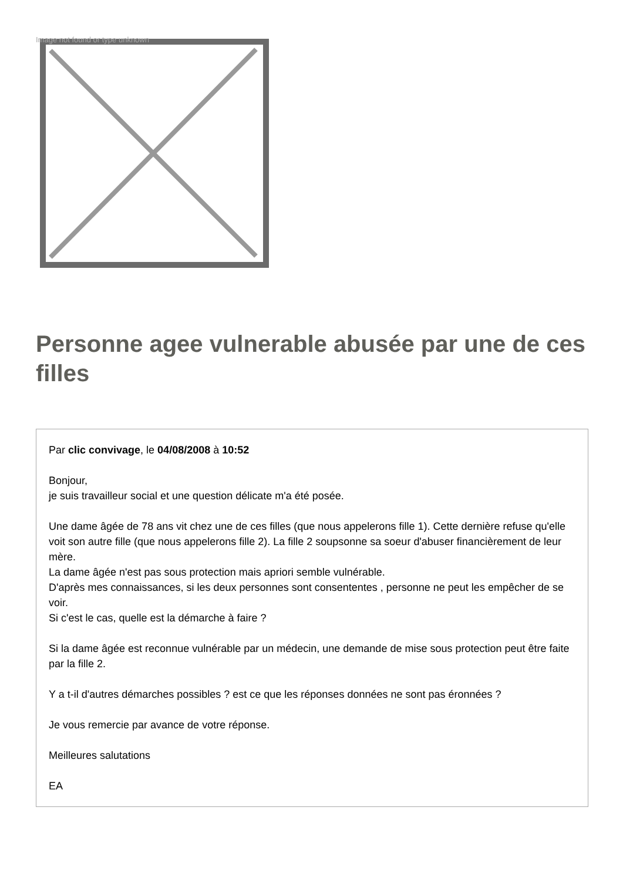Image not found or type unknown
Personne agee vulnerable abusée par une de ces filles
Par clic convivage, le 04/08/2008 à 10:52
Bonjour,
je suis travailleur social et une question délicate m'a été posée.
Une dame âgée de 78 ans vit chez une de ces filles (que nous appelerons fille 1). Cette dernière refuse qu'elle voit son autre fille (que nous appelerons fille 2). La fille 2 soupsonne sa soeur d'abuser financièrement de leur mère.
La dame âgée n'est pas sous protection mais apriori semble vulnérable.
D'après mes connaissances, si les deux personnes sont consententes , personne ne peut les empêcher de se voir.
Si c'est le cas, quelle est la démarche à faire ?
Si la dame âgée est reconnue vulnérable par un médecin, une demande de mise sous protection peut être faite par la fille 2.
Y a t-il d'autres démarches possibles ? est ce que les réponses données ne sont pas éronnées ?
Je vous remercie par avance de votre réponse.
Meilleures salutations
EA